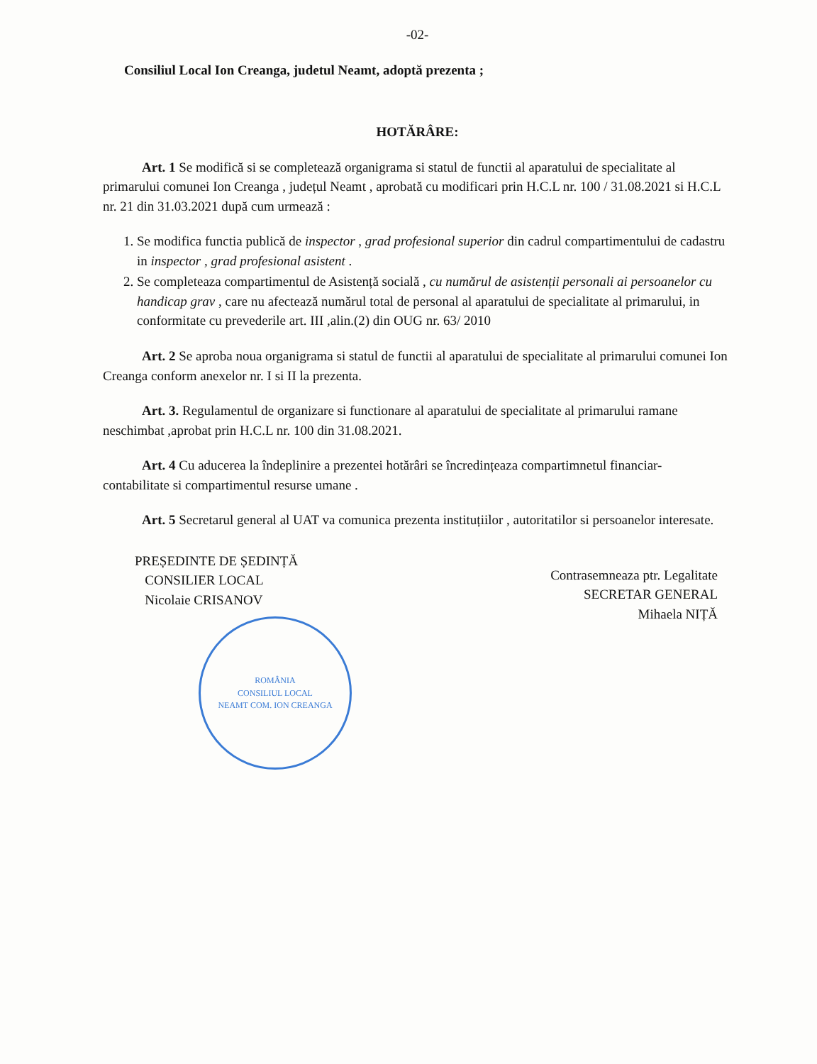-02-
Consiliul Local Ion Creanga, judetul Neamt, adoptă prezenta ;
HOTĂRÂRE:
Art. 1 Se modifică si se completează organigrama si statul de functii al aparatului de specialitate al primarului comunei Ion Creanga , județul Neamt , aprobată cu modificari prin H.C.L nr. 100 / 31.08.2021 si H.C.L nr. 21 din 31.03.2021 după cum urmează :
1. Se modifica functia publică de inspector , grad profesional superior din cadrul compartimentului de cadastru in inspector , grad profesional asistent .
2. Se completeaza compartimentul de Asistență socială , cu numărul de asistenții personali ai persoanelor cu handicap grav , care nu afectează numărul total de personal al aparatului de specialitate al primarului, in conformitate cu prevederile art. III ,alin.(2) din OUG nr. 63/ 2010
Art. 2 Se aproba noua organigrama si statul de functii al aparatului de specialitate al primarului comunei Ion Creanga conform anexelor nr. I si II la prezenta.
Art. 3. Regulamentul de organizare si functionare al aparatului de specialitate al primarului ramane neschimbat ,aprobat prin H.C.L nr. 100 din 31.08.2021.
Art. 4 Cu aducerea la îndeplinire a prezentei hotărâri se încredințeaza compartimnetul financiar- contabilitate si compartimentul resurse umane .
Art. 5 Secretarul general al UAT va comunica prezenta instituțiilor , autoritatilor si persoanelor interesate.
PREȘEDINTE DE ȘEDINȚĂ
CONSILIER LOCAL
Nicolaie CRISANOV
ROMÂNIA
CONSILIUL LOCAL
NEAMT COM. ION CREANGA
Contrasemneaza ptr. Legalitate
SECRETAR GENERAL
Mihaela NIȚĂ